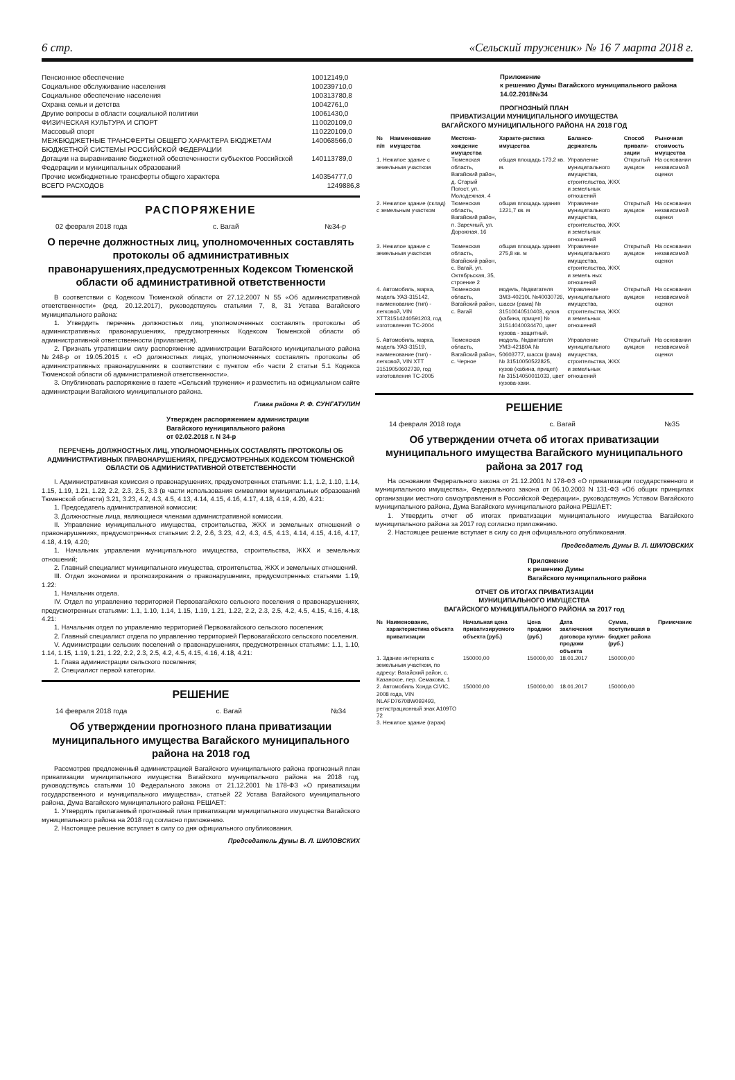6 стр. «Сельский труженик» № 16 7 марта 2018 г.
| Пенсионное обеспечение | 10 | 01 | 2149,0 |
| Социальное обслуживание населения | 10 | 02 | 39710,0 |
| Социальное обеспечение населения | 10 | 03 | 13780,8 |
| Охрана семьи и детства | 10 | 04 | 2761,0 |
| Другие вопросы в области социальной политики | 10 | 06 | 1430,0 |
| ФИЗИЧЕСКАЯ КУЛЬТУРА И СПОРТ | 11 | 00 | 20109,0 |
| Массовый спорт | 11 | 02 | 20109,0 |
| МЕЖБЮДЖЕТНЫЕ ТРАНСФЕРТЫ ОБЩЕГО ХАРАКТЕРА БЮДЖЕТАМ БЮДЖЕТНОЙ СИСТЕМЫ РОССИЙСКОЙ ФЕДЕРАЦИИ | 14 | 00 | 68566,0 |
| Дотации на выравнивание бюджетной обеспеченности субъектов Российской Федерации и муниципальных образований | 14 | 01 | 13789,0 |
| Прочие межбюджетные трансферты общего характера | 14 | 03 | 54777,0 |
| ВСЕГО РАСХОДОВ | | | 1249886,8 |
РАСПОРЯЖЕНИЕ
02 февраля 2018 года с. Вагай №34-р
О перечне должностных лиц, уполномоченных составлять протоколы об административных правонарушениях,предусмотренных Кодексом Тюменской области об административной ответственности
В соответствии с Кодексом Тюменской области от 27.12.2007 N 55 «Об административной ответственности» (ред. 20.12.2017), руководствуясь статьями 7, 8, 31 Устава Вагайского муниципального района:
1. Утвердить перечень должностных лиц, уполномоченных составлять протоколы об административных правонарушениях, предусмотренных Кодексом Тюменской области об административной ответственности (прилагается).
2. Признать утратившим силу распоряжение администрации Вагайского муниципального района №248-р от 19.05.2015 г. «О должностных лицах, уполномоченных составлять протоколы об административных правонарушениях в соответствии с пунктом «б» части 2 статьи 5.1 Кодекса Тюменской области об административной ответственности».
3. Опубликовать распоряжение в газете «Сельский труженик» и разместить на официальном сайте администрации Вагайского муниципального района.
Глава района Р. Ф. СУНГАТУЛИН
Утвержден распоряжением администрации
Вагайского муниципального района
от 02.02.2018 г. N 34-р
ПЕРЕЧЕНЬ ДОЛЖНОСТНЫХ ЛИЦ, УПОЛНОМОЧЕННЫХ СОСТАВЛЯТЬ ПРОТОКОЛЫ ОБ АДМИНИСТРАТИВНЫХ ПРАВОНАРУШЕНИЯХ, ПРЕДУСМОТРЕННЫХ КОДЕКСОМ ТЮМЕНСКОЙ ОБЛАСТИ ОБ АДМИНИСТРАТИВНОЙ ОТВЕТСТВЕННОСТИ
I. Административная комиссия о правонарушениях, предусмотренных статьями: 1.1, 1.2, 1.10, 1.14, 1.15, 1.19, 1.21, 1.22, 2.2, 2.3, 2.5, 3.3 (в части использования символики муниципальных образований Тюменской области) 3.21, 3.23, 4.2, 4.3, 4.5, 4.13, 4.14, 4.15, 4.16, 4.17, 4.18, 4.19, 4.20, 4.21:
1. Председатель административной комиссии;
3. Должностные лица, являющиеся членами административной комиссии.
II. Управление муниципального имущества, строительства, ЖКХ и земельных отношений о правонарушениях, предусмотренных статьями: 2.2, 2.6, 3.23, 4.2, 4.3, 4.5, 4.13, 4.14, 4.15, 4.16, 4.17, 4.18, 4.19, 4.20;
1. Начальник управления муниципального имущества, строительства, ЖКХ и земельных отношений;
2. Главный специалист муниципального имущества, строительства, ЖКХ и земельных отношений.
III. Отдел экономики и прогнозирования о правонарушениях, предусмотренных статьями 1.19, 1.22:
1. Начальник отдела.
IV. Отдел по управлению территорией Первовагайского сельского поселения о правонарушениях, предусмотренных статьями: 1.1, 1.10, 1.14, 1.15, 1.19, 1.21, 1.22, 2.2, 2.3, 2.5, 4.2, 4.5, 4.15, 4.16, 4.18, 4.21:
1. Начальник отдел по управлению территорией Первовагайского сельского поселения;
2. Главный специалист отдела по управлению территорией Первовагайского сельского поселения.
V. Администрации сельских поселений о правонарушениях, предусмотренных статьями: 1.1, 1.10, 1.14, 1.15, 1.19, 1.21, 1.22, 2.2, 2.3, 2.5, 4.2, 4.5, 4.15, 4.16, 4.18, 4.21:
1. Глава администрации сельского поселения;
2. Специалист первой категории.
РЕШЕНИЕ
14 февраля 2018 года с. Вагай №34
Об утверждении прогнозного плана приватизации муниципального имущества Вагайского муниципального района на 2018 год
Рассмотрев предложенный администрацией Вагайского муниципального района прогнозный план приватизации муниципального имущества Вагайского муниципального района на 2018 год, руководствуясь статьями 10 Федерального закона от 21.12.2001 №178-ФЗ «О приватизации государственного и муниципального имущества», статьей 22 Устава Вагайского муниципального района, Дума Вагайского муниципального района РЕШАЕТ:
1. Утвердить прилагаемый прогнозный план приватизации муниципального имущества Вагайского муниципального района на 2018 год согласно приложению.
2. Настоящее решение вступает в силу со дня официального опубликования.
Председатель Думы В. Л. ШИЛОВСКИХ
Приложение
к решению Думы Вагайского муниципального района 14.02.2018№34
ПРОГНОЗНЫЙ ПЛАН
ПРИВАТИЗАЦИИ МУНИЦИПАЛЬНОГО ИМУЩЕСТВА
ВАГАЙСКОГО МУНИЦИПАЛЬНОГО РАЙОНА НА 2018 ГОД
| № п/п | Наименование имущества | Местона-хождение имущества | Характе-ристика имущества | Балансо-держатель | Способ привати-зации | Рыночная стоимость имущества |
| --- | --- | --- | --- | --- | --- | --- |
| 1. Нежилое здание с земельным участком | | Тюменская область, Вагайский район, д. Старый Погост, ул. Молодежная, 4 | общая площадь 173,2 кв. м. | Управление муниципального имущества, строительства, ЖКХ и земельных отношений | Открытый аукцион | На основании независимой оценки |
| 2. Нежилое здание (склад) с земельным участком | | Тюменская область, Вагайский район, п. Заречный, ул. Дорожная, 16 | общая площадь здания 1221,7 кв. м | Управление муниципального имущества, строительства, ЖКХ и земельных отношений | Открытый аукцион | На основании независимой оценки |
| 3. Нежилое здание с земельным участком | | Тюменская область, Вагайский район, с. Вагай, ул. Октябрьская, 35, строение 2 | общая площадь здания 275,8 кв. м | Управление муниципального имущества, строительства, ЖКХ и земель ных отношений | Открытый аукцион | На основании независимой оценки |
| 4. Автомобиль, марка, модель УАЗ-315142, наименование (тип) - легковой, VIN XTT31514240591203, год изготовления ТС-2004 | | Тюменская область, Вагайский район, с. Вагай | модель, №двигателя ЗМЗ-40210L №40030726, шасси (рама) № 31510040510403, кузов (кабина, прицеп) № 31514040034470, цвет кузова - защитный. | Управление муниципального имущества, строительства, ЖКХ и земельных отношений | Открытый аукцион | На основании независимой оценки |
| 5. Автомобиль, марка, модель УАЗ-31519, наименование (тип) - легковой, VIN XTT 31519050602739, год изготовления ТС-2005 | | Тюменская область, Вагайский район, с. Черное | модель, №двигателя УМЗ-42180А № 50603777, шасси (рама) № 31510050522825, кузов (кабина, прицеп) № 31514050011033, цвет кузова-хаки. | Управление муниципального имущества, строительства, ЖКХ и земельных отношений | Открытый аукцион | На основании независимой оценки |
РЕШЕНИЕ
14 февраля 2018 года с. Вагай №35
Об утверждении отчета об итогах приватизации муниципального имущества Вагайского муниципального района за 2017 год
На основании Федерального закона от 21.12.2001 N 178-ФЗ «О приватизации государственного и муниципального имущества», Федерального закона от 06.10.2003 N 131-ФЗ «Об общих принципах организации местного самоуправления в Российской Федерации», руководствуясь Уставом Вагайского муниципального района, Дума Вагайского муниципального района РЕШАЕТ:
1. Утвердить отчет об итогах приватизации муниципального имущества Вагайского муниципального района за 2017 год согласно приложению.
2. Настоящее решение вступает в силу со дня официального опубликования.
Председатель Думы В. Л. ШИЛОВСКИХ
Приложение
к решению Думы
Вагайского муниципального района
ОТЧЕТ ОБ ИТОГАХ ПРИВАТИЗАЦИИ
МУНИЦИПАЛЬНОГО ИМУЩЕСТВА
ВАГАЙСКОГО МУНИЦИПАЛЬНОГО РАЙОНА за 2017 год
| № | Наименование, характеристика объекта приватизации | Начальная цена приватизируемого объекта (руб.) | Цена продажи (руб.) | Дата заключения договора купли-продажи объекта | Сумма, поступившая в бюджет района (руб.) | Примечание |
| --- | --- | --- | --- | --- | --- | --- |
| 1. Здание интерната с земельным участком, по адресу: Вагайский район, с. Казанское, пер. Семакова, 1 | | 150000,00 | 150000,00 | 18.01.2017 | 150000,00 | |
| 2. Автомобиль Хонда CIVIC, 2008 года, VIN NLAFD76708W092493, регистрационный знак А109ТО 72 | | 150000,00 | 150000,00 | 18.01.2017 | 150000,00 | |
| 3. Нежилое здание (гараж) | | | | | | |